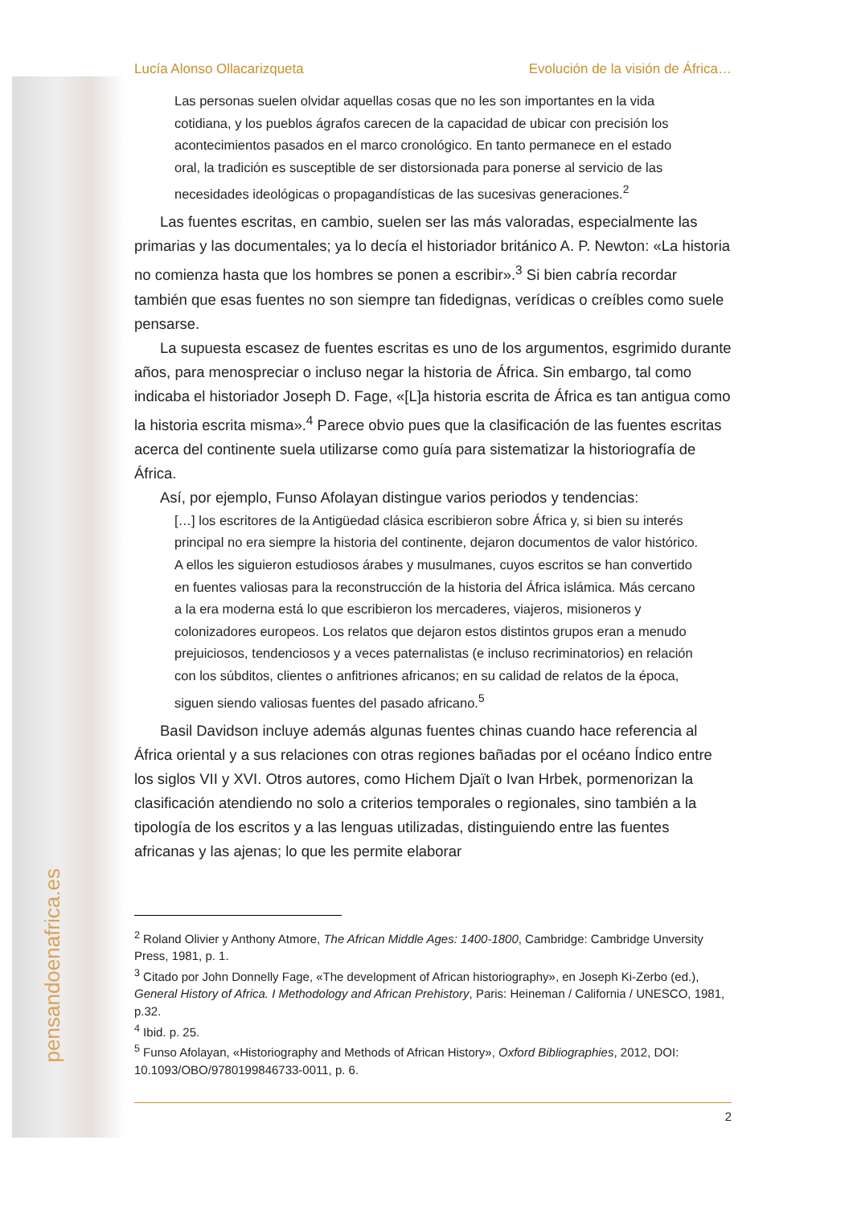pensandoenafrica.es
Lucía Alonso Ollacarizqueta Evolución de la visión de África…
Las personas suelen olvidar aquellas cosas que no les son importantes en la vida cotidiana, y los pueblos ágrafos carecen de la capacidad de ubicar con precisión los acontecimientos pasados en el marco cronológico. En tanto permanece en el estado oral, la tradición es susceptible de ser distorsionada para ponerse al servicio de las necesidades ideológicas o propagandísticas de las sucesivas generaciones.<sup>2</sup>
Las fuentes escritas, en cambio, suelen ser las más valoradas, especialmente las primarias y las documentales; ya lo decía el historiador británico A. P. Newton: «La historia no comienza hasta que los hombres se ponen a escribir».<sup>3</sup> Si bien cabría recordar también que esas fuentes no son siempre tan fidedignas, verídicas o creíbles como suele pensarse.
La supuesta escasez de fuentes escritas es uno de los argumentos, esgrimido durante años, para menospreciar o incluso negar la historia de África. Sin embargo, tal como indicaba el historiador Joseph D. Fage, «[L]a historia escrita de África es tan antigua como la historia escrita misma».<sup>4</sup> Parece obvio pues que la clasificación de las fuentes escritas acerca del continente suela utilizarse como guía para sistematizar la historiografía de África.
Así, por ejemplo, Funso Afolayan distingue varios periodos y tendencias:
[…] los escritores de la Antigüedad clásica escribieron sobre África y, si bien su interés principal no era siempre la historia del continente, dejaron documentos de valor histórico. A ellos les siguieron estudiosos árabes y musulmanes, cuyos escritos se han convertido en fuentes valiosas para la reconstrucción de la historia del África islámica. Más cercano a la era moderna está lo que escribieron los mercaderes, viajeros, misioneros y colonizadores europeos. Los relatos que dejaron estos distintos grupos eran a menudo prejuiciosos, tendenciosos y a veces paternalistas (e incluso recriminatorios) en relación con los súbditos, clientes o anfitriones africanos; en su calidad de relatos de la época, siguen siendo valiosas fuentes del pasado africano.<sup>5</sup>
Basil Davidson incluye además algunas fuentes chinas cuando hace referencia al África oriental y a sus relaciones con otras regiones bañadas por el océano Índico entre los siglos VII y XVI. Otros autores, como Hichem Djaït o Ivan Hrbek, pormenorizan la clasificación atendiendo no solo a criterios temporales o regionales, sino también a la tipología de los escritos y a las lenguas utilizadas, distinguiendo entre las fuentes africanas y las ajenas; lo que les permite elaborar
<sup>2</sup> Roland Olivier y Anthony Atmore, The African Middle Ages: 1400-1800, Cambridge: Cambridge Unversity Press, 1981, p. 1.
<sup>3</sup> Citado por John Donnelly Fage, «The development of African historiography», en Joseph Ki-Zerbo (ed.), General History of Africa. I Methodology and African Prehistory, Paris: Heineman / California / UNESCO, 1981, p.32.
<sup>4</sup> Ibid. p. 25.
<sup>5</sup> Funso Afolayan, «Historiography and Methods of African History», Oxford Bibliographies, 2012, DOI: 10.1093/OBO/9780199846733-0011, p. 6.
2